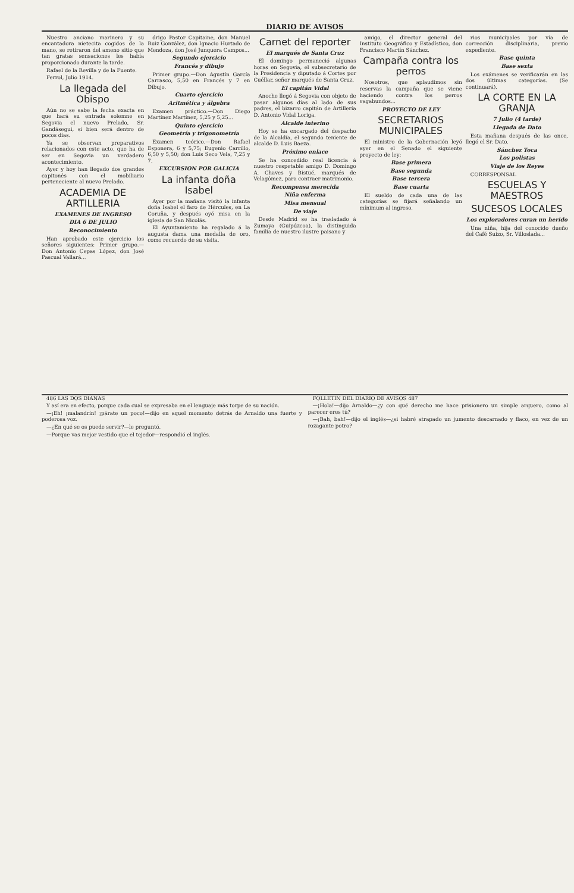DIARIO DE AVISOS
Nuestro anciano marinero y su encantadora nietecita cogidos de la mano, se retiraron del ameno sitio que tan gratas sensaciones les había proporcionado durante la tarde.
Rafael de la Revilla y de la Fuente.
Ferrol, Julio 1914.
La llegada del Obispo
Aún no se sabe la fecha exacta en que hará su entrada solemne en Segovia el nuevo Prelado, Sr. Gandásegui, si bien será dentro de pocos días.
Ya se observan preparativos relacionados con este acto, que ha de ser en Segovia un verdadero acontecimiento.
Ayer y hoy han llegado dos grandes capitonés con el mobiliario perteneciente al nuevo Prelado.
ACADEMIA DE ARTILLERIA
EXAMENES DE INGRESO
DIA 6 DE JULIO
Reconocimiento
Han aprobado este ejercicio los señores siguientes: Primer grupo.—Don Antonio Cepas López, don José Pascual Vallará...
drigo Pastor Capitaine, don Manuel Ruiz González, don Ignacio Hurtado de Mendoza, don José Junquera Campos...
Segundo ejercicio
Francés y dibujo
Primer grupo.—Don Agustín García Carrasco, 5,50 en Francés y 7 en Dibujo.
Cuarto ejercicio
Aritmética y álgebra
Examen práctico.—Don Diego Martínez Martínez, 5,25 y 5,25...
Quinto ejercicio
Geometría y trigonometría
Examen teórico.—Don Rafael Esponera, 6 y 5,75; Eugenio Carrillo, 6,50 y 5,50; don Luis Seco Vela, 7,25 y 7.
EXCURSION POR GALICIA
La infanta doña Isabel
Ayer por la mañana visitó la infanta doña Isabel el faro de Hércules, en La Coruña, y después oyó misa en la iglesia de San Nicolás.
El Ayuntamiento ha regalado á la augusta dama una medalla de oro, como recuerdo de su visita.
Carnet del reporter
El marqués de Santa Cruz
El domingo permaneció algunas horas en Segovia, el subsecretario de la Presidencia y diputado á Cortes por Cuéllar, señor marqués de Santa Cruz.
El capitán Vidal
Anoche llegó á Segovia con objeto de pasar algunos días al lado de sus padres, el bizarro capitán de Artillería D. Antonio Vidal Loriga.
Alcalde interino
Hoy se ha encargado del despacho de la Alcaldía, el segundo teniente de alcalde D. Luis Baeza.
Próximo enlace
Se ha concedido real licencia á nuestro respetable amigo D. Domingo A. Chaves y Bistué, marqués de Velagómez, para contraer matrimonio.
Recompensa merecida
Niña enferma
Misa mensual
De viaje
Desde Madrid se ha trasladado á Zumaya (Guipúzcoa), la distinguida familia de nuestro ilustre paisano y
amigo, el director general del Instituto Geográfico y Estadístico, don Francisco Martín Sánchez.
Campaña contra los perros
Nosotros, que aplaudimos sin reservas la campaña que se viene haciendo contra los perros vagabundos...
PROYECTO DE LEY
SECRETARIOS MUNICIPALES
El ministro de la Gobernación leyó ayer en el Senado el siguiente proyecto de ley:
Base primera
Base segunda
Base tercera
Base cuarta
El sueldo de cada una de las categorías se fijará señalando un mínimum al ingreso.
rios municipales por vía de corrección disciplinaria, previo expediente.
Base quinta
Base sexta
Los exámenes se verificarán en las dos últimas categorías. (Se continuará).
LA CORTE EN LA GRANJA
7 Julio (4 tarde)
Llegada de Dato
Esta mañana después de las once, llegó el Sr. Dato.
Sánchez Toca
Los polistas
Viaje de los Reyes
CORRESPONSAL
ESCUELAS Y MAESTROS
SUCESOS LOCALES
Los exploradores curan un herido
Una niña, hija del conocido dueño del Café Suizo, Sr. Villoslada...
486 LAS DOS DIANAS
Y así era en efecto, porque cada cual se expresaba en el lenguaje más torpe de su nación.
—¡Eh! ¡malandrín! ¡párate un poco!—dijo en aquel momento detrás de Arnaldo una fuerte y poderosa voz.
—¿En qué se os puede servir?—le preguntó.
—Porque vas mejor vestido que el tejedor—respondió el inglés.
FOLLETIN DEL DIARIO DE AVISOS 487
—¡Hola!—dijo Arnaldo—¿y con qué derecho me hace prisionero un simple arquero, como al parecer eres tú?
—¡Bah, bah!—dijo el inglés—¿si habré atrapado un jumento descarnado y flaco, en vez de un rozagante potro?